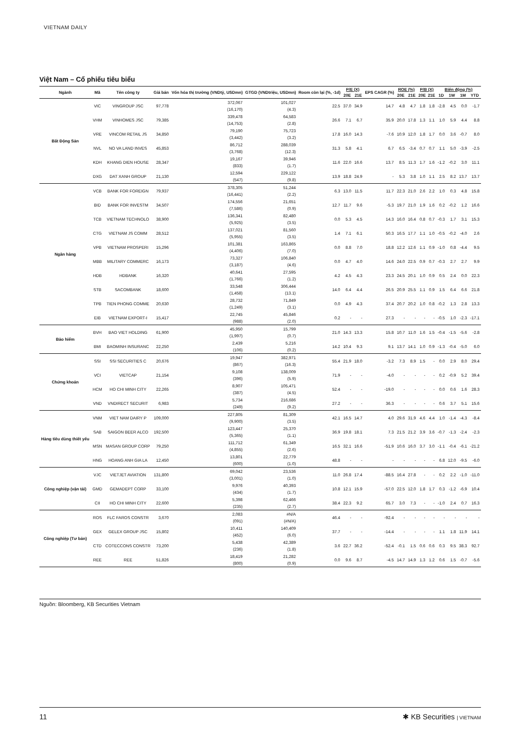VIETNAM DAILY
Việt Nam – Cổ phiếu tiêu biểu
| Ngành | Mã | Tên công ty | Giá bán | Vốn hóa thị trường (VNDtỷ, USDmn) | GTGD (VNDtriệu, USDmn) | Room còn lại (%, -1d) | P/E (X) | | EPS CAGR (%) | ROE (%) | | P/B (X) | | Biến động (%) | | | |
| --- | --- | --- | --- | --- | --- | --- | --- | --- | --- | --- | --- | --- | --- | --- | --- | --- | --- |
| | | | | | | | 20E | 21E | | 20E | 21E | 20E | 21E | 1D | 1W | 1M | YTD |
| Bất Động Sản | VIC | VINGROUP JSC | 97,778 | 372,067 (16,170) | 101,027 (4.3) | 22.5 | 37.0 | 34.9 | 14.7 | 4.8 | 4.7 | 1.8 | 1.8 | -2.8 | 4.5 | 0.0 | -1.7 |
| | VHM | VINHOMES JSC | 79,385 | 339,478 (14,753) | 64,583 (2.8) | 26.6 | 7.1 | 6.7 | 35.9 | 20.0 | 17.8 | 1.3 | 1.1 | 1.0 | 5.9 | 4.4 | 8.8 |
| | VRE | VINCOM RETAIL JS | 34,850 | 79,190 (3,442) | 75,723 (3.2) | 17.8 | 16.0 | 14.3 | -7.6 | 10.9 | 12.0 | 1.8 | 1.7 | 0.0 | 3.6 | -0.7 | 8.0 |
| | NVL | NO VA LAND INVES | 45,853 | 86,712 (3,768) | 288,039 (12.3) | 31.3 | 5.8 | 4.1 | 6.7 | 6.5 | -3.4 | 0.7 | 0.7 | 1.1 | 5.0 | -3.9 | -2.5 |
| | KDH | KHANG DIEN HOUSE | 28,347 | 19,167 (833) | 39,946 (1.7) | 11.6 | 22.0 | 16.6 | 13.7 | 8.5 | 11.3 | 1.7 | 1.6 | -1.2 | -0.2 | 3.0 | 11.1 |
| | DXG | DAT XANH GROUP | 21,130 | 12,594 (547) | 229,122 (9.8) | 13.9 | 18.8 | 24.9 | - | 5.3 | 3.8 | 1.0 | 1.1 | 2.5 | 8.2 | 13.7 | 13.7 |
| Ngân hàng | VCB | BANK FOR FOREIGN | 79,937 | 378,305 (16,441) | 51,244 (2.2) | 6.3 | 13.0 | 11.5 | 11.7 | 22.3 | 21.0 | 2.6 | 2.2 | 1.0 | 0.3 | 4.8 | 15.8 |
| | BID | BANK FOR INVESTM | 34,507 | 174,556 (7,586) | 21,651 (0.9) | 12.7 | 11.7 | 9.6 | -5.3 | 19.7 | 21.0 | 1.9 | 1.6 | 0.2 | -0.2 | 1.2 | 16.6 |
| | TCB | VIETNAM TECHNOLO | 38,900 | 136,341 (5,925) | 82,480 (3.5) | 0.0 | 5.3 | 4.5 | 14.3 | 16.0 | 16.4 | 0.8 | 0.7 | -0.3 | 1.7 | 3.1 | 15.3 |
| | CTG | VIETNAM JS COMM | 28,512 | 137,021 (5,955) | 81,560 (3.5) | 1.4 | 7.1 | 6.1 | 50.3 | 16.5 | 17.7 | 1.1 | 1.0 | -0.5 | -0.2 | -4.0 | 2.6 |
| | VPB | VIETNAM PROSPERI | 15,296 | 101,381 (4,406) | 163,865 (7.0) | 0.0 | 8.8 | 7.0 | 18.8 | 12.2 | 12.6 | 1.1 | 0.9 | -1.0 | 0.8 | -4.4 | 9.5 |
| | MBB | MILITARY COMMERC | 16,173 | 73,327 (3,187) | 106,840 (4.6) | 0.0 | 4.7 | 4.0 | 14.6 | 24.0 | 22.5 | 0.9 | 0.7 | -0.3 | 2.7 | 2.7 | 9.9 |
| | HDB | HDBANK | 16,320 | 40,641 (1,766) | 27,595 (1.2) | 4.2 | 4.5 | 4.3 | 23.3 | 24.5 | 20.1 | 1.0 | 0.9 | 0.5 | 2.4 | 0.0 | 22.3 |
| | STB | SACOMBANK | 18,600 | 33,548 (1,458) | 306,444 (13.1) | 14.0 | 6.4 | 4.4 | 26.5 | 20.9 | 25.5 | 1.1 | 0.9 | 1.5 | 6.4 | 6.6 | 21.8 |
| | TPB | TIEN PHONG COMME | 20,630 | 28,732 (1,249) | 71,849 (3.1) | 0.0 | 4.9 | 4.3 | 37.4 | 20.7 | 20.2 | 1.0 | 0.8 | -0.2 | 1.3 | 2.8 | 13.3 |
| | EIB | VIETNAM EXPORT-I | 15,417 | 22,745 (988) | 45,846 (2.0) | 0.2 | - | - | 27.3 | - | - | - | - | -0.5 | 1.0 | -2.3 | -17.1 |
| Bảo hiểm | BVH | BAO VIET HOLDING | 61,900 | 45,950 (1,997) | 15,799 (0.7) | 21.0 | 14.3 | 13.3 | 15.8 | 10.7 | 11.0 | 1.6 | 1.5 | -0.4 | -1.5 | -5.6 | -2.8 |
| | BMI | BAOMINH INSURANC | 22,250 | 2,439 (106) | 5,216 (0.2) | 14.2 | 10.4 | 9.3 | 9.1 | 13.7 | 14.1 | 1.0 | 0.9 | -1.3 | -0.4 | -5.0 | 6.0 |
| Chứng khoán | SSI | SSI SECURITIES C | 20,676 | 19,947 (867) | 382,971 (16.3) | 55.4 | 21.9 | 18.0 | -3.2 | 7.3 | 8.9 | 1.5 | - | 0.0 | 2.9 | 8.0 | 29.4 |
| | VCI | VIETCAP | 21,154 | 9,108 (396) | 138,009 (5.9) | 71.9 | - | - | -4.0 | - | - | - | - | 0.2 | -0.9 | 5.2 | 39.4 |
| | HCM | HO CHI MINH CITY | 22,265 | 8,907 (387) | 105,471 (4.5) | 52.4 | - | - | -19.0 | - | - | - | - | 0.0 | 0.6 | 1.6 | 28.3 |
| | VND | VNDIRECT SECURIT | 6,983 | 5,734 (249) | 216,686 (9.2) | 27.2 | - | - | 36.3 | - | - | - | - | 0.6 | 3.7 | 5.1 | 15.6 |
| Hàng tiêu dùng thiết yếu | VNM | VIET NAM DAIRY P | 109,000 | 227,805 (9,900) | 81,309 (3.5) | 42.1 | 16.5 | 14.7 | 4.0 | 29.6 | 31.9 | 4.6 | 4.4 | 1.0 | -1.4 | -4.3 | -8.4 |
| | SAB | SAIGON BEER ALCO | 192,500 | 123,447 (5,365) | 25,370 (1.1) | 36.9 | 19.8 | 18.1 | 7.3 | 21.5 | 21.2 | 3.9 | 3.6 | -0.7 | -1.3 | -2.4 | -2.3 |
| | MSN | MASAN GROUP CORP | 79,250 | 111,712 (4,855) | 61,349 (2.6) | 16.5 | 32.1 | 16.6 | -51.9 | 10.6 | 16.0 | 3.7 | 3.0 | -1.1 | -0.4 | -6.1 | -21.2 |
| | HNG | HOANG ANH GIA LA | 12,450 | 13,801 (600) | 22,779 (1.0) | 48.8 | - | - | - | - | - | - | - | 6.8 | 12.0 | -9.5 | -6.0 |
| Công nghiệp (vận tải) | VJC | VIETJET AVIATION | 131,800 | 69,042 (3,001) | 23,536 (1.0) | 11.0 | 26.8 | 17.4 | -88.5 | 16.4 | 27.8 | - | - | 0.2 | 2.2 | -1.0 | -11.0 |
| | GMD | GEMADEPT CORP | 33,100 | 9,976 (434) | 40,393 (1.7) | 10.8 | 12.1 | 15.9 | -57.0 | 22.5 | 12.0 | 1.8 | 1.7 | 0.3 | -1.2 | -6.9 | 10.4 |
| | CII | HO CHI MINH CITY | 22,600 | 5,398 (235) | 62,466 (2.7) | 38.4 | 22.3 | 9.2 | 65.7 | 3.0 | 7.3 | - | - | -1.0 | 2.4 | 0.7 | 16.3 |
| Công nghiệp (Tư bản) | ROS | FLC FAROS CONSTR | 3,670 | 2,083 (091) | #N/A (#N/A) | 46.4 | - | - | -92.4 | - | - | - | - | - | - | - | - |
| | GEX | GELEX GROUP JSC | 15,802 | 10,411 (452) | 140,409 (6.0) | 37.7 | - | - | -14.4 | - | - | - | - | 1.1 | 1.8 | 11.9 | 14.1 |
| | CTD | COTECCONS CONSTR | 73,200 | 5,438 (236) | 42,389 (1.8) | 3.6 | 22.7 | 36.2 | -52.4 | -0.1 | 1.5 | 0.6 | 0.6 | 0.3 | 9.5 | 38.3 | 92.7 |
| | REE | REE | 51,826 | 18,419 (800) | 21,282 (0.9) | 0.0 | 9.6 | 8.7 | -4.5 | 14.7 | 14.9 | 1.3 | 1.2 | 0.6 | 1.5 | -0.7 | -5.6 |
Nguồn: Bloomberg, KB Securities Vietnam
11 ✱ KB Securities | VIETNAM